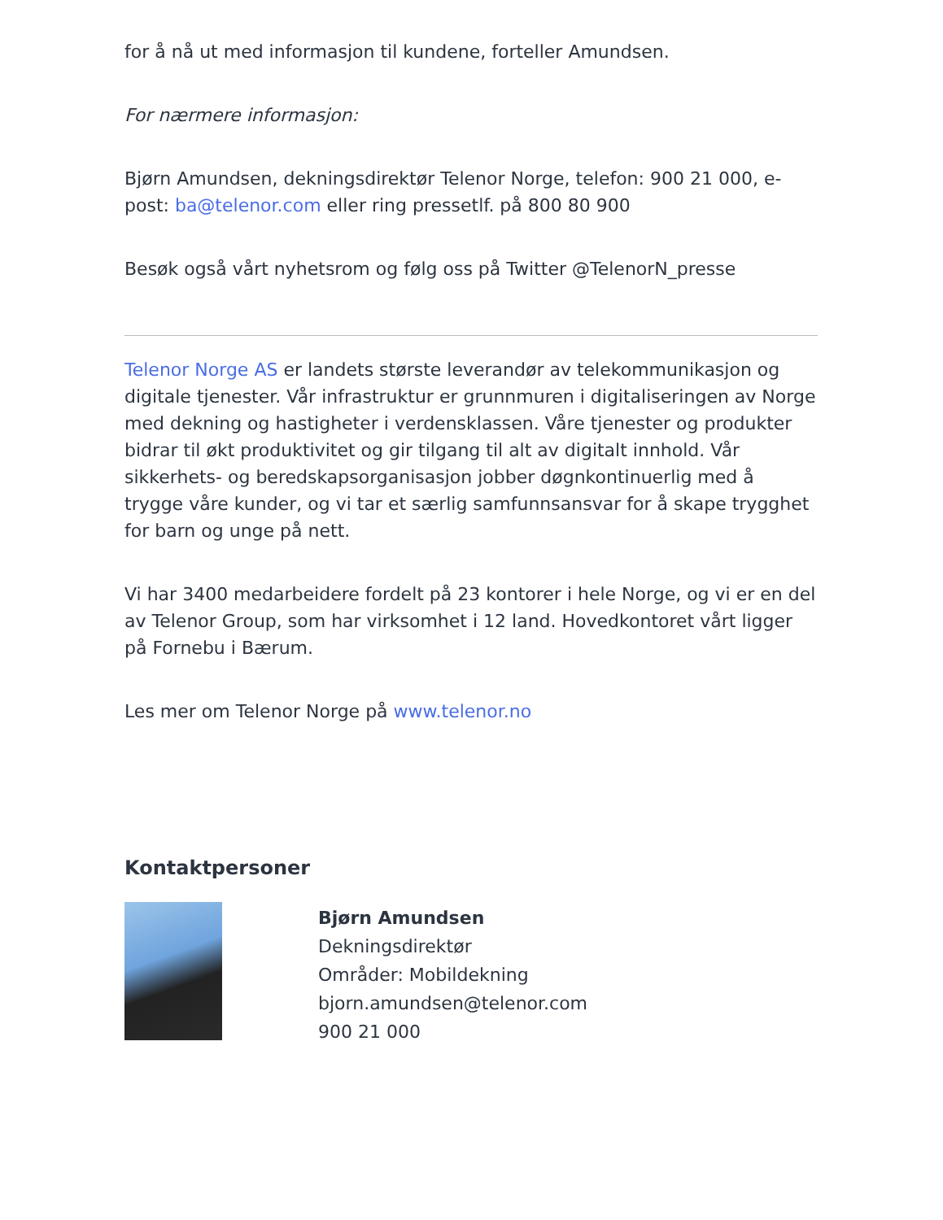for å nå ut med informasjon til kundene, forteller Amundsen.
For nærmere informasjon:
Bjørn Amundsen, dekningsdirektør Telenor Norge, telefon: 900 21 000, e-post: ba@telenor.com eller ring pressetlf. på 800 80 900
Besøk også vårt nyhetsrom og følg oss på Twitter @TelenorN_presse
Telenor Norge AS er landets største leverandør av telekommunikasjon og digitale tjenester. Vår infrastruktur er grunnmuren i digitaliseringen av Norge med dekning og hastigheter i verdensklassen. Våre tjenester og produkter bidrar til økt produktivitet og gir tilgang til alt av digitalt innhold. Vår sikkerhets- og beredskapsorganisasjon jobber døgnkontinuerlig med å trygge våre kunder, og vi tar et særlig samfunnsansvar for å skape trygghet for barn og unge på nett.
Vi har 3400 medarbeidere fordelt på 23 kontorer i hele Norge, og vi er en del av Telenor Group, som har virksomhet i 12 land. Hovedkontoret vårt ligger på Fornebu i Bærum.
Les mer om Telenor Norge på www.telenor.no
Kontaktpersoner
Bjørn Amundsen
Dekningsdirektør
Områder: Mobildekning
bjorn.amundsen@telenor.com
900 21 000